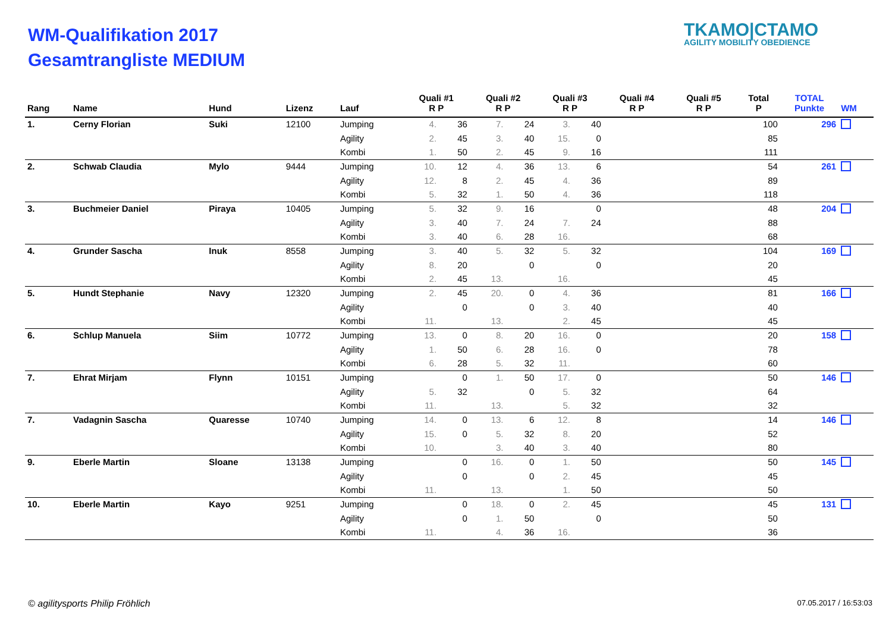WM-Qualifikation 2017
Gesamtrangliste MEDIUM
TKAMO|CTAMO
AGILITY MOBILITY OBEDIENCE
| Rang | Name | Hund | Lizenz | Lauf | Quali #1 R P | | Quali #2 R P | | Quali #3 R P | | Quali #4 R P | Quali #5 R P | Total P | TOTAL Punkte | WM |
| --- | --- | --- | --- | --- | --- | --- | --- | --- | --- | --- | --- | --- | --- | --- | --- |
| 1. | Cerny Florian | Suki | 12100 | Jumping | 4. | 36 | 7. | 24 | 3. | 40 | | | 100 | 296 | |
| | | | | Agility | 2. | 45 | 3. | 40 | 15. | 0 | | | 85 | | |
| | | | | Kombi | 1. | 50 | 2. | 45 | 9. | 16 | | | 111 | | |
| 2. | Schwab Claudia | Mylo | 9444 | Jumping | 10. | 12 | 4. | 36 | 13. | 6 | | | 54 | 261 | |
| | | | | Agility | 12. | 8 | 2. | 45 | 4. | 36 | | | 89 | | |
| | | | | Kombi | 5. | 32 | 1. | 50 | 4. | 36 | | | 118 | | |
| 3. | Buchmeier Daniel | Piraya | 10405 | Jumping | 5. | 32 | 9. | 16 | | 0 | | | 48 | 204 | |
| | | | | Agility | 3. | 40 | 7. | 24 | 7. | 24 | | | 88 | | |
| | | | | Kombi | 3. | 40 | 6. | 28 | 16. | | | | 68 | | |
| 4. | Grunder Sascha | Inuk | 8558 | Jumping | 3. | 40 | 5. | 32 | 5. | 32 | | | 104 | 169 | |
| | | | | Agility | 8. | 20 | | 0 | | 0 | | | 20 | | |
| | | | | Kombi | 2. | 45 | 13. | | 16. | | | | 45 | | |
| 5. | Hundt Stephanie | Navy | 12320 | Jumping | 2. | 45 | 20. | 0 | 4. | 36 | | | 81 | 166 | |
| | | | | Agility | | 0 | | 0 | 3. | 40 | | | 40 | | |
| | | | | Kombi | 11. | | 13. | | 2. | 45 | | | 45 | | |
| 6. | Schlup Manuela | Siim | 10772 | Jumping | 13. | 0 | 8. | 20 | 16. | 0 | | | 20 | 158 | |
| | | | | Agility | 1. | 50 | 6. | 28 | 16. | 0 | | | 78 | | |
| | | | | Kombi | 6. | 28 | 5. | 32 | 11. | | | | 60 | | |
| 7. | Ehrat Mirjam | Flynn | 10151 | Jumping | | 0 | 1. | 50 | 17. | 0 | | | 50 | 146 | |
| | | | | Agility | 5. | 32 | | 0 | 5. | 32 | | | 64 | | |
| | | | | Kombi | 11. | | 13. | | 5. | 32 | | | 32 | | |
| 7. | Vadagnin Sascha | Quaresse | 10740 | Jumping | 14. | 0 | 13. | 6 | 12. | 8 | | | 14 | 146 | |
| | | | | Agility | 15. | 0 | 5. | 32 | 8. | 20 | | | 52 | | |
| | | | | Kombi | 10. | | 3. | 40 | 3. | 40 | | | 80 | | |
| 9. | Eberle Martin | Sloane | 13138 | Jumping | | 0 | 16. | 0 | 1. | 50 | | | 50 | 145 | |
| | | | | Agility | | 0 | | 0 | 2. | 45 | | | 45 | | |
| | | | | Kombi | 11. | | 13. | | 1. | 50 | | | 50 | | |
| 10. | Eberle Martin | Kayo | 9251 | Jumping | | 0 | 18. | 0 | 2. | 45 | | | 45 | 131 | |
| | | | | Agility | | 0 | 1. | 50 | | 0 | | | 50 | | |
| | | | | Kombi | 11. | | 4. | 36 | 16. | | | | 36 | | |
© agilitysports Philip Fröhlich
07.05.2017 / 16:53:03